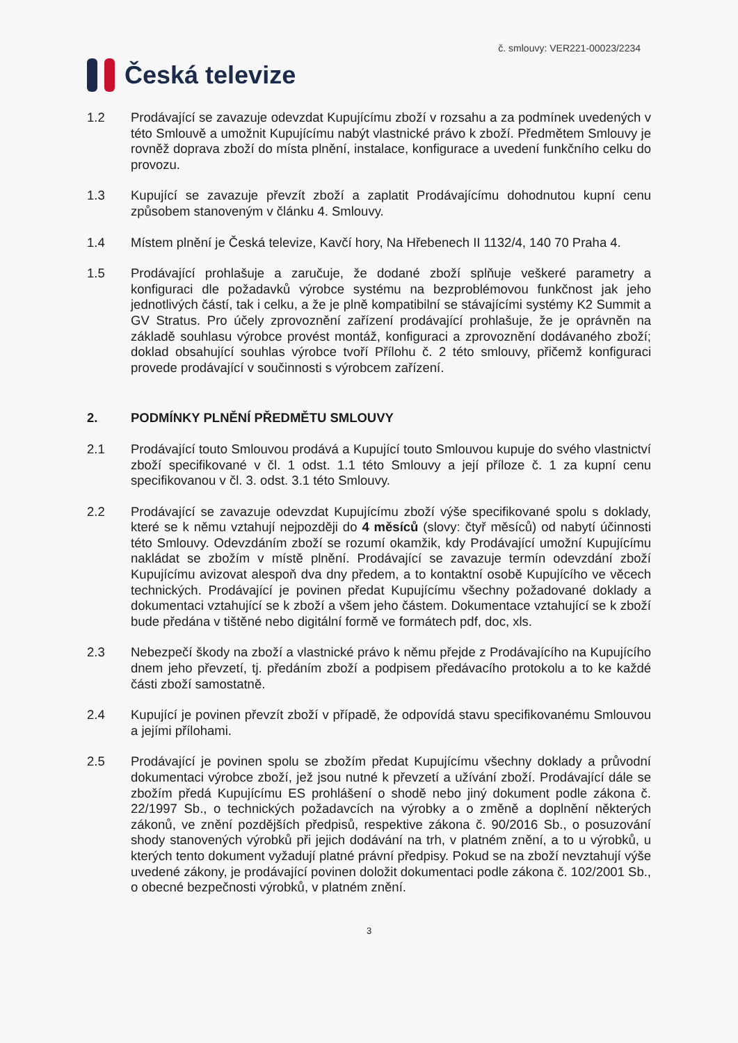Česká televize
č. smlouvy: VER221-00023/2234
1.2 Prodávající se zavazuje odevzdat Kupujícímu zboží v rozsahu a za podmínek uvedených v této Smlouvě a umožnit Kupujícímu nabýt vlastnické právo k zboží. Předmětem Smlouvy je rovněž doprava zboží do místa plnění, instalace, konfigurace a uvedení funkčního celku do provozu.
1.3 Kupující se zavazuje převzít zboží a zaplatit Prodávajícímu dohodnutou kupní cenu způsobem stanoveným v článku 4. Smlouvy.
1.4 Místem plnění je Česká televize, Kavčí hory, Na Hřebenech II 1132/4, 140 70 Praha 4.
1.5 Prodávající prohlašuje a zaručuje, že dodané zboží splňuje veškeré parametry a konfiguraci dle požadavků výrobce systému na bezproblémovou funkčnost jak jeho jednotlivých částí, tak i celku, a že je plně kompatibilní se stávajícími systémy K2 Summit a GV Stratus. Pro účely zprovoznění zařízení prodávající prohlašuje, že je oprávněn na základě souhlasu výrobce provést montáž, konfiguraci a zprovoznění dodávaného zboží; doklad obsahující souhlas výrobce tvoří Přílohu č. 2 této smlouvy, přičemž konfiguraci provede prodávající v součinnosti s výrobcem zařízení.
2. PODMÍNKY PLNĚNÍ PŘEDMĚTU SMLOUVY
2.1 Prodávající touto Smlouvou prodává a Kupující touto Smlouvou kupuje do svého vlastnictví zboží specifikované v čl. 1 odst. 1.1 této Smlouvy a její příloze č. 1 za kupní cenu specifikovanou v čl. 3. odst. 3.1 této Smlouvy.
2.2 Prodávající se zavazuje odevzdat Kupujícímu zboží výše specifikované spolu s doklady, které se k němu vztahují nejpozději do 4 měsíců (slovy: čtyř měsíců) od nabytí účinnosti této Smlouvy. Odevzdáním zboží se rozumí okamžik, kdy Prodávající umožní Kupujícímu nakládat se zbožím v místě plnění. Prodávající se zavazuje termín odevzdání zboží Kupujícímu avizovat alespoň dva dny předem, a to kontaktní osobě Kupujícího ve věcech technických. Prodávající je povinen předat Kupujícímu všechny požadované doklady a dokumentaci vztahující se k zboží a všem jeho částem. Dokumentace vztahující se k zboží bude předána v tištěné nebo digitální formě ve formátech pdf, doc, xls.
2.3 Nebezpečí škody na zboží a vlastnické právo k němu přejde z Prodávajícího na Kupujícího dnem jeho převzetí, tj. předáním zboží a podpisem předávacího protokolu a to ke každé části zboží samostatně.
2.4 Kupující je povinen převzít zboží v případě, že odpovídá stavu specifikovanému Smlouvou a jejími přílohami.
2.5 Prodávající je povinen spolu se zbožím předat Kupujícímu všechny doklady a průvodní dokumentaci výrobce zboží, jež jsou nutné k převzetí a užívání zboží. Prodávající dále se zbožím předá Kupujícímu ES prohlášení o shodě nebo jiný dokument podle zákona č. 22/1997 Sb., o technických požadavcích na výrobky a o změně a doplnění některých zákonů, ve znění pozdějších předpisů, respektive zákona č. 90/2016 Sb., o posuzování shody stanovených výrobků při jejich dodávání na trh, v platném znění, a to u výrobků, u kterých tento dokument vyžadují platné právní předpisy. Pokud se na zboží nevztahují výše uvedené zákony, je prodávající povinen doložit dokumentaci podle zákona č. 102/2001 Sb., o obecné bezpečnosti výrobků, v platném znění.
3